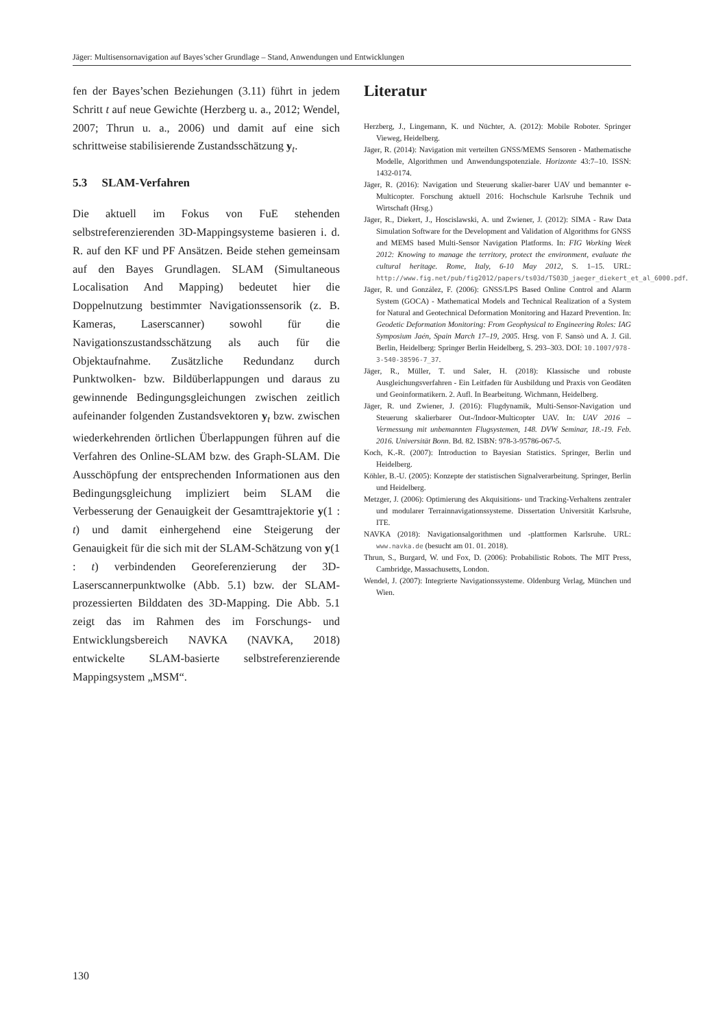Jäger: Multisensornavigation auf Bayes’scher Grundlage – Stand, Anwendungen und Entwicklungen
fen der Bayes’schen Beziehungen (3.11) führt in jedem Schritt t auf neue Gewichte (Herzberg u. a., 2012; Wendel, 2007; Thrun u. a., 2006) und damit auf eine sich schrittweise stabilisierende Zustandsschätzung y<sub>t</sub>.
5.3 SLAM-Verfahren
Die aktuell im Fokus von FuE stehenden selbstreferenzierenden 3D-Mappingsysteme basieren i. d. R. auf den KF und PF Ansätzen. Beide stehen gemeinsam auf den Bayes Grundlagen. SLAM (Simultaneous Localisation And Mapping) bedeutet hier die Doppelnutzung bestimmter Navigationssensorik (z. B. Kameras, Laserscanner) sowohl für die Navigationszustandsschätzung als auch für die Objektaufnahme. Zusätzliche Redundanz durch Punktwolken- bzw. Bildüberlappungen und daraus zu gewinnende Bedingungsgleichungen zwischen zeitlich aufeinander folgenden Zustandsvektoren y<sub>t</sub> bzw. zwischen wiederkehrenden örtlichen Überlappungen führen auf die Verfahren des Online-SLAM bzw. des Graph-SLAM. Die Ausschöpfung der entsprechenden Informationen aus den Bedingungsgleichung impliziert beim SLAM die Verbesserung der Genauigkeit der Gesamttrajektorie y(1 : t) und damit einhergehend eine Steigerung der Genauigkeit für die sich mit der SLAM-Schätzung von y(1 : t) verbindenden Georeferenzierung der 3D-Laserscannerpunktwolke (Abb. 5.1) bzw. der SLAM-prozessierten Bilddaten des 3D-Mapping. Die Abb. 5.1 zeigt das im Rahmen des im Forschungs- und Entwicklungsbereich NAVKA (NAVKA, 2018) entwickelte SLAM-basierte selbstreferenzierende Mappingsystem „MSM“.
Literatur
Herzberg, J., Lingemann, K. und Nüchter, A. (2012): Mobile Roboter. Springer Vieweg, Heidelberg.
Jäger, R. (2014): Navigation mit verteilten GNSS/MEMS Sensoren - Mathematische Modelle, Algorithmen und Anwendungspotenziale. Horizonte 43:7–10. ISSN: 1432-0174.
Jäger, R. (2016): Navigation und Steuerung skalier-barer UAV und bemannter e-Multicopter. Forschung aktuell 2016: Hochschule Karlsruhe Technik und Wirtschaft (Hrsg.)
Jäger, R., Diekert, J., Hoscislawski, A. und Zwiener, J. (2012): SIMA - Raw Data Simulation Software for the Development and Validation of Algorithms for GNSS and MEMS based Multi-Sensor Navigation Platforms. In: FIG Working Week 2012: Knowing to manage the territory, protect the environment, evaluate the cultural heritage. Rome, Italy, 6-10 May 2012, S. 1–15. URL: http://www.fig.net/pub/fig2012/papers/ts03d/TS03D_jaeger_diekert_et_al_6000.pdf.
Jäger, R. und González, F. (2006): GNSS/LPS Based Online Control and Alarm System (GOCA) - Mathematical Models and Technical Realization of a System for Natural and Geotechnical Deformation Monitoring and Hazard Prevention. In: Geodetic Deformation Monitoring: From Geophysical to Engineering Roles: IAG Symposium Jaén, Spain March 17–19, 2005. Hrsg. von F. Sansò und A. J. Gil. Berlin, Heidelberg: Springer Berlin Heidelberg, S. 293–303. DOI: 10.1007/978-3-540-38596-7_37.
Jäger, R., Müller, T. und Saler, H. (2018): Klassische und robuste Ausgleichungsverfahren - Ein Leitfaden für Ausbildung und Praxis von Geodäten und Geoinformatikern. 2. Aufl. In Bearbeitung. Wichmann, Heidelberg.
Jäger, R. und Zwiener, J. (2016): Flugdynamik, Multi-Sensor-Navigation und Steuerung skalierbarer Out-/Indoor-Multicopter UAV. In: UAV 2016 – Vermessung mit unbemannten Flugsystemen, 148. DVW Seminar, 18.-19. Feb. 2016. Universität Bonn. Bd. 82. ISBN: 978-3-95786-067-5.
Koch, K.-R. (2007): Introduction to Bayesian Statistics. Springer, Berlin und Heidelberg.
Köhler, B.-U. (2005): Konzepte der statistischen Signalverarbeitung. Springer, Berlin und Heidelberg.
Metzger, J. (2006): Optimierung des Akquisitions- und Tracking-Verhaltens zentraler und modularer Terrainnavigationssysteme. Dissertation Universität Karlsruhe, ITE.
NAVKA (2018): Navigationsalgorithmen und -plattformen Karlsruhe. URL: www.navka.de (besucht am 01. 01. 2018).
Thrun, S., Burgard, W. und Fox, D. (2006): Probabilistic Robots. The MIT Press, Cambridge, Massachusetts, London.
Wendel, J. (2007): Integrierte Navigationssysteme. Oldenburg Verlag, München und Wien.
130